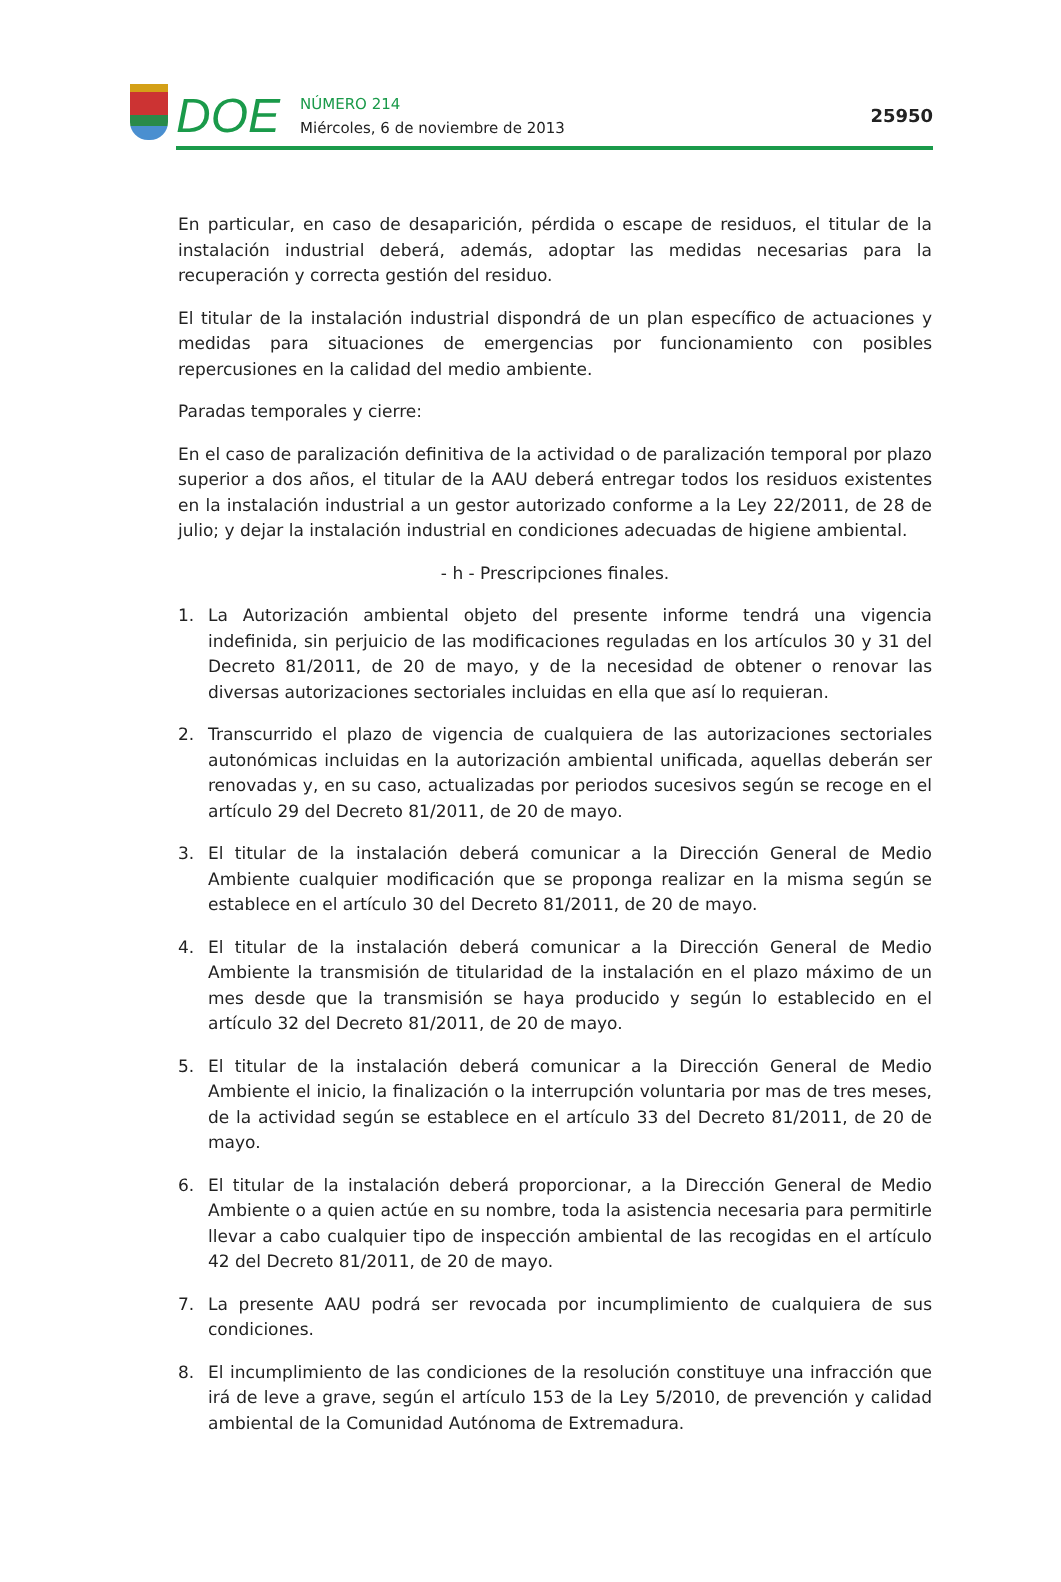DOE
NÚMERO 214
Miércoles, 6 de noviembre de 2013
25950
En particular, en caso de desaparición, pérdida o escape de residuos, el titular de la instalación industrial deberá, además, adoptar las medidas necesarias para la recuperación y correcta gestión del residuo.
El titular de la instalación industrial dispondrá de un plan específico de actuaciones y medidas para situaciones de emergencias por funcionamiento con posibles repercusiones en la calidad del medio ambiente.
Paradas temporales y cierre:
En el caso de paralización definitiva de la actividad o de paralización temporal por plazo superior a dos años, el titular de la AAU deberá entregar todos los residuos existentes en la instalación industrial a un gestor autorizado conforme a la Ley 22/2011, de 28 de julio; y dejar la instalación industrial en condiciones adecuadas de higiene ambiental.
- h - Prescripciones finales.
1. La Autorización ambiental objeto del presente informe tendrá una vigencia indefinida, sin perjuicio de las modificaciones reguladas en los artículos 30 y 31 del Decreto 81/2011, de 20 de mayo, y de la necesidad de obtener o renovar las diversas autorizaciones sectoriales incluidas en ella que así lo requieran.
2. Transcurrido el plazo de vigencia de cualquiera de las autorizaciones sectoriales autonómicas incluidas en la autorización ambiental unificada, aquellas deberán ser renovadas y, en su caso, actualizadas por periodos sucesivos según se recoge en el artículo 29 del Decreto 81/2011, de 20 de mayo.
3. El titular de la instalación deberá comunicar a la Dirección General de Medio Ambiente cualquier modificación que se proponga realizar en la misma según se establece en el artículo 30 del Decreto 81/2011, de 20 de mayo.
4. El titular de la instalación deberá comunicar a la Dirección General de Medio Ambiente la transmisión de titularidad de la instalación en el plazo máximo de un mes desde que la transmisión se haya producido y según lo establecido en el artículo 32 del Decreto 81/2011, de 20 de mayo.
5. El titular de la instalación deberá comunicar a la Dirección General de Medio Ambiente el inicio, la finalización o la interrupción voluntaria por mas de tres meses, de la actividad según se establece en el artículo 33 del Decreto 81/2011, de 20 de mayo.
6. El titular de la instalación deberá proporcionar, a la Dirección General de Medio Ambiente o a quien actúe en su nombre, toda la asistencia necesaria para permitirle llevar a cabo cualquier tipo de inspección ambiental de las recogidas en el artículo 42 del Decreto 81/2011, de 20 de mayo.
7. La presente AAU podrá ser revocada por incumplimiento de cualquiera de sus condiciones.
8. El incumplimiento de las condiciones de la resolución constituye una infracción que irá de leve a grave, según el artículo 153 de la Ley 5/2010, de prevención y calidad ambiental de la Comunidad Autónoma de Extremadura.